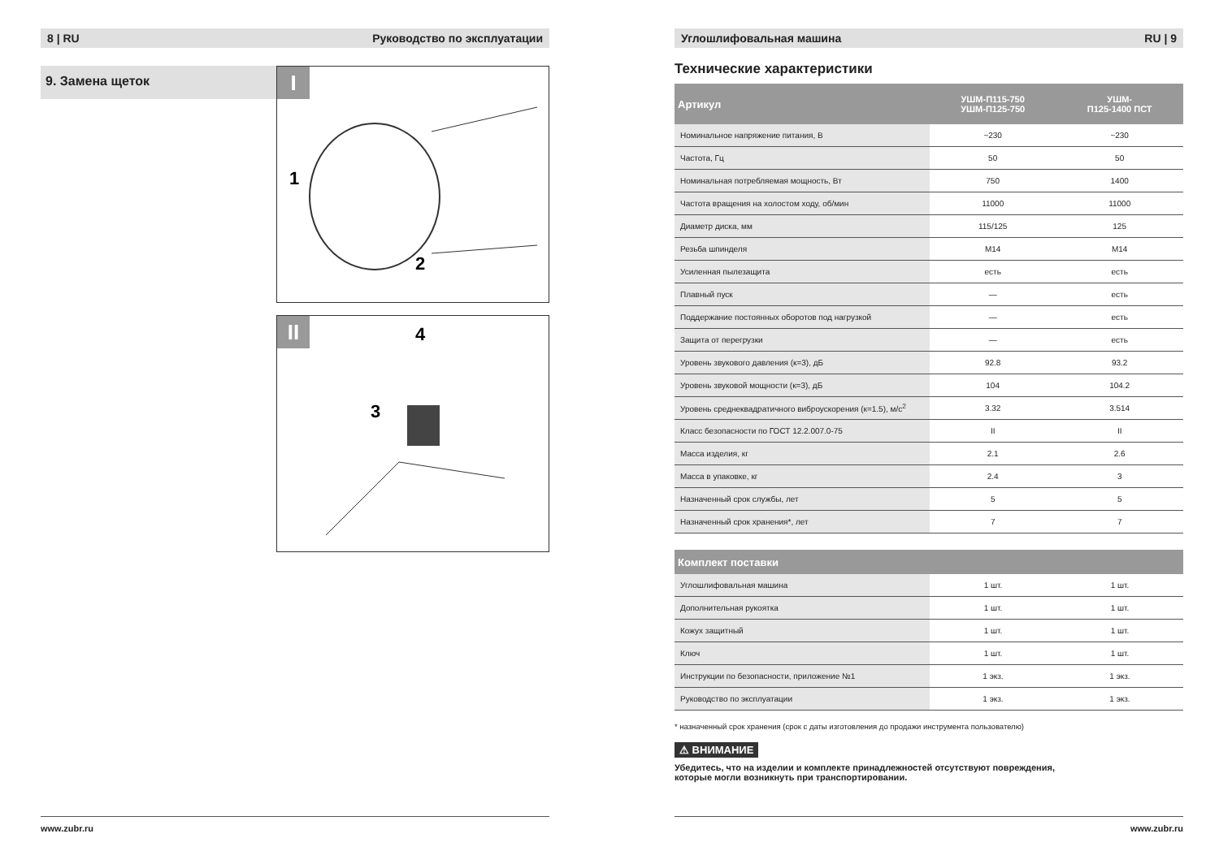8 | RU Руководство по эксплуатации
9. Замена щеток
I
1
2
II
4
3
www.zubr.ru
Углошлифовальная машина RU | 9
Технические характеристики
| Артикул | УШМ-П115-750 УШМ-П125-750 | УШМ- П125-1400 ПСТ |
| --- | --- | --- |
| Номинальное напряжение питания, В | ~230 | ~230 |
| Частота, Гц | 50 | 50 |
| Номинальная потребляемая мощность, Вт | 750 | 1400 |
| Частота вращения на холостом ходу, об/мин | 11000 | 11000 |
| Диаметр диска, мм | 115/125 | 125 |
| Резьба шпинделя | M14 | M14 |
| Усиленная пылезащита | есть | есть |
| Плавный пуск | — | есть |
| Поддержание постоянных оборотов под нагрузкой | — | есть |
| Защита от перегрузки | — | есть |
| Уровень звукового давления (к=3), дБ | 92.8 | 93.2 |
| Уровень звуковой мощности (к=3), дБ | 104 | 104.2 |
| Уровень среднеквадратичного виброускорения (к=1.5), м/с<sup>2</sup> | 3.32 | 3.514 |
| Класс безопасности по ГОСТ 12.2.007.0-75 | II | II |
| Масса изделия, кг | 2.1 | 2.6 |
| Масса в упаковке, кг | 2.4 | 3 |
| Назначенный срок службы, лет | 5 | 5 |
| Назначенный срок хранения*, лет | 7 | 7 |
| Комплект поставки | | |
| --- | --- | --- |
| Углошлифовальная машина | 1 шт. | 1 шт. |
| Дополнительная рукоятка | 1 шт. | 1 шт. |
| Кожух защитный | 1 шт. | 1 шт. |
| Ключ | 1 шт. | 1 шт. |
| Инструкции по безопасности, приложение №1 | 1 экз. | 1 экз. |
| Руководство по эксплуатации | 1 экз. | 1 экз. |
* назначенный срок хранения (срок с даты изготовления до продажи инструмента пользователю)
⚠ ВНИМАНИЕ
Убедитесь, что на изделии и комплекте принадлежностей отсутствуют повреждения,
которые могли возникнуть при транспортировании.
www.zubr.ru